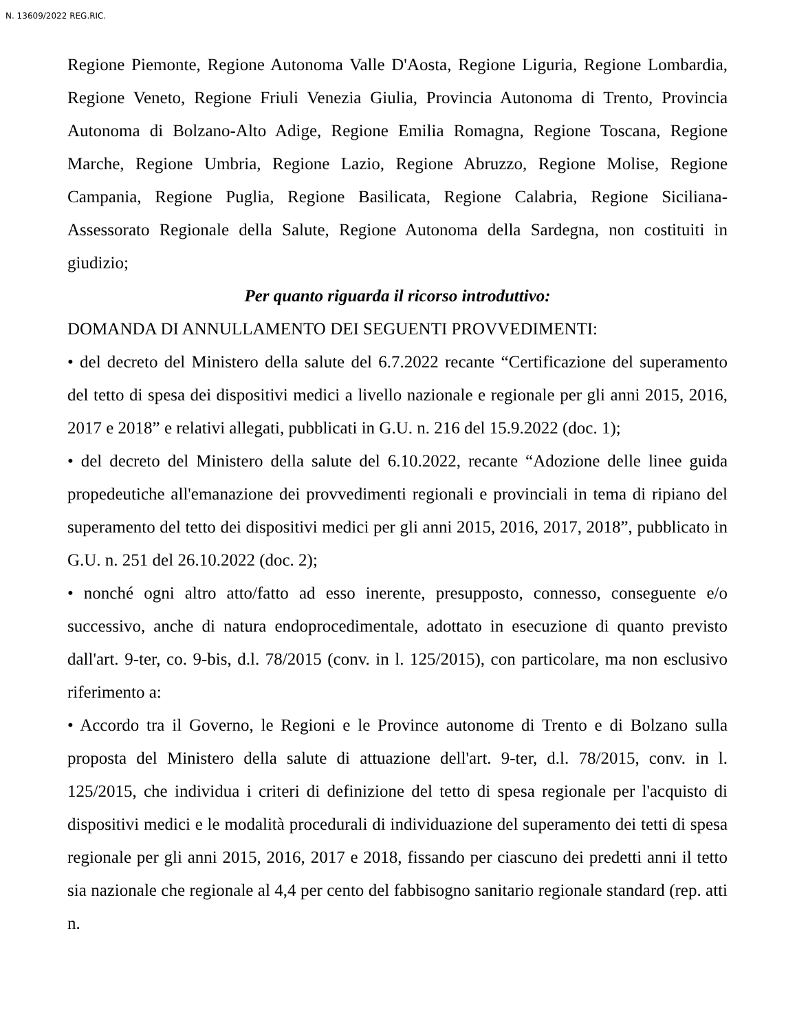N. 13609/2022 REG.RIC.
Regione Piemonte, Regione Autonoma Valle D'Aosta, Regione Liguria, Regione Lombardia, Regione Veneto, Regione Friuli Venezia Giulia, Provincia Autonoma di Trento, Provincia Autonoma di Bolzano-Alto Adige, Regione Emilia Romagna, Regione Toscana, Regione Marche, Regione Umbria, Regione Lazio, Regione Abruzzo, Regione Molise, Regione Campania, Regione Puglia, Regione Basilicata, Regione Calabria, Regione Siciliana-Assessorato Regionale della Salute, Regione Autonoma della Sardegna, non costituiti in giudizio;
Per quanto riguarda il ricorso introduttivo:
DOMANDA DI ANNULLAMENTO DEI SEGUENTI PROVVEDIMENTI:
• del decreto del Ministero della salute del 6.7.2022 recante “Certificazione del superamento del tetto di spesa dei dispositivi medici a livello nazionale e regionale per gli anni 2015, 2016, 2017 e 2018” e relativi allegati, pubblicati in G.U. n. 216 del 15.9.2022 (doc. 1);
• del decreto del Ministero della salute del 6.10.2022, recante “Adozione delle linee guida propedeutiche all'emanazione dei provvedimenti regionali e provinciali in tema di ripiano del superamento del tetto dei dispositivi medici per gli anni 2015, 2016, 2017, 2018”, pubblicato in G.U. n. 251 del 26.10.2022 (doc. 2);
• nonché ogni altro atto/fatto ad esso inerente, presupposto, connesso, conseguente e/o successivo, anche di natura endoprocedimentale, adottato in esecuzione di quanto previsto dall'art. 9-ter, co. 9-bis, d.l. 78/2015 (conv. in l. 125/2015), con particolare, ma non esclusivo riferimento a:
• Accordo tra il Governo, le Regioni e le Province autonome di Trento e di Bolzano sulla proposta del Ministero della salute di attuazione dell'art. 9-ter, d.l. 78/2015, conv. in l. 125/2015, che individua i criteri di definizione del tetto di spesa regionale per l'acquisto di dispositivi medici e le modalità procedurali di individuazione del superamento dei tetti di spesa regionale per gli anni 2015, 2016, 2017 e 2018, fissando per ciascuno dei predetti anni il tetto sia nazionale che regionale al 4,4 per cento del fabbisogno sanitario regionale standard (rep. atti n.